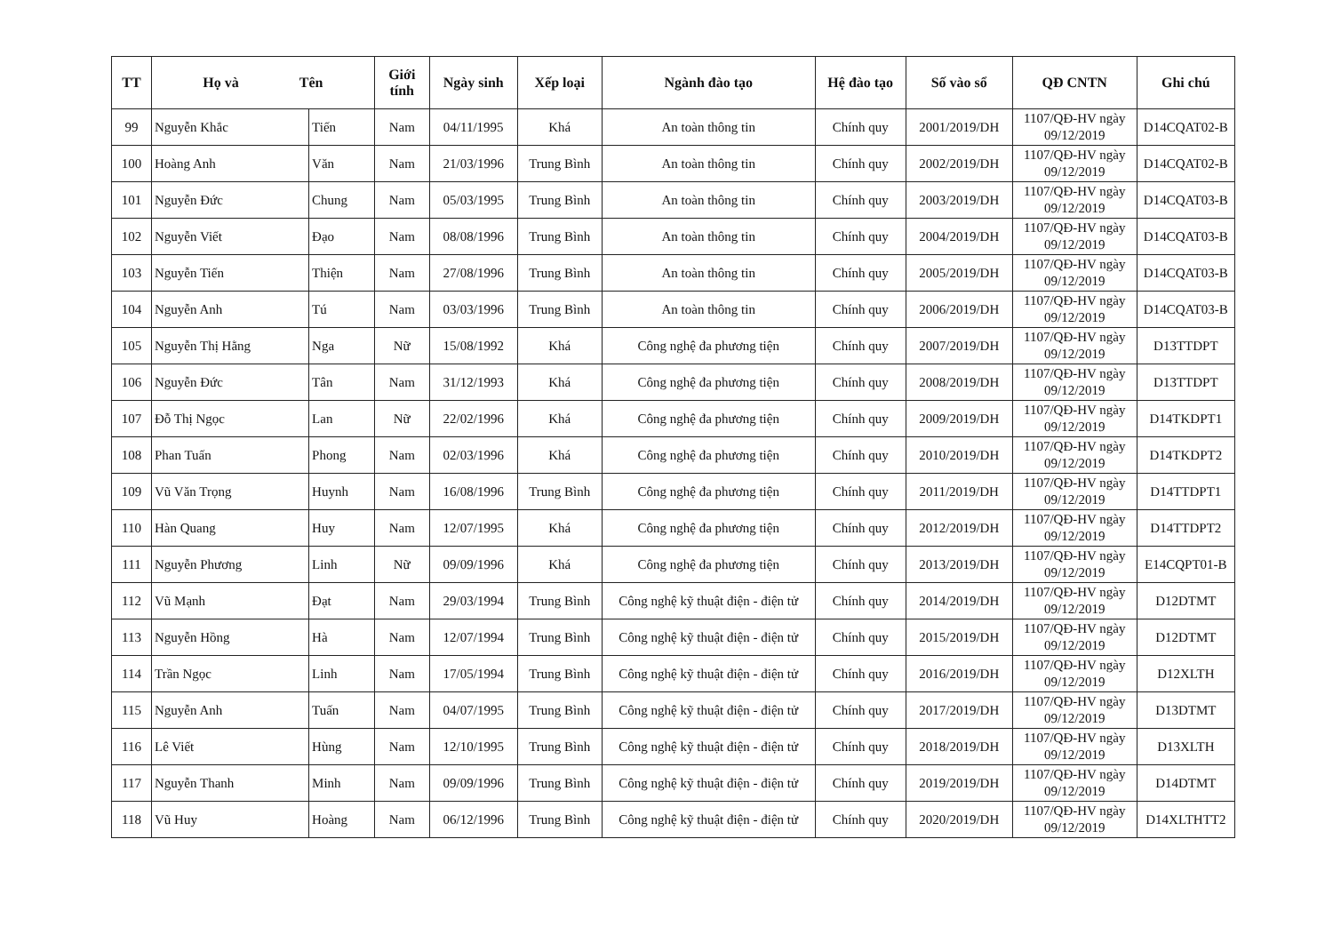| TT | Họ và Tên | | Giới tính | Ngày sinh | Xếp loại | Ngành đào tạo | Hệ đào tạo | Số vào sổ | QĐ CNTN | Ghi chú |
| --- | --- | --- | --- | --- | --- | --- | --- | --- | --- | --- |
| 99 | Nguyễn Khắc | Tiến | Nam | 04/11/1995 | Khá | An toàn thông tin | Chính quy | 2001/2019/DH | 1107/QĐ-HV ngày 09/12/2019 | D14CQAT02-B |
| 100 | Hoàng Anh | Văn | Nam | 21/03/1996 | Trung Bình | An toàn thông tin | Chính quy | 2002/2019/DH | 1107/QĐ-HV ngày 09/12/2019 | D14CQAT02-B |
| 101 | Nguyễn Đức | Chung | Nam | 05/03/1995 | Trung Bình | An toàn thông tin | Chính quy | 2003/2019/DH | 1107/QĐ-HV ngày 09/12/2019 | D14CQAT03-B |
| 102 | Nguyễn Viết | Đạo | Nam | 08/08/1996 | Trung Bình | An toàn thông tin | Chính quy | 2004/2019/DH | 1107/QĐ-HV ngày 09/12/2019 | D14CQAT03-B |
| 103 | Nguyễn Tiến | Thiện | Nam | 27/08/1996 | Trung Bình | An toàn thông tin | Chính quy | 2005/2019/DH | 1107/QĐ-HV ngày 09/12/2019 | D14CQAT03-B |
| 104 | Nguyễn Anh | Tú | Nam | 03/03/1996 | Trung Bình | An toàn thông tin | Chính quy | 2006/2019/DH | 1107/QĐ-HV ngày 09/12/2019 | D14CQAT03-B |
| 105 | Nguyễn Thị Hằng | Nga | Nữ | 15/08/1992 | Khá | Công nghệ đa phương tiện | Chính quy | 2007/2019/DH | 1107/QĐ-HV ngày 09/12/2019 | D13TTDPT |
| 106 | Nguyễn Đức | Tân | Nam | 31/12/1993 | Khá | Công nghệ đa phương tiện | Chính quy | 2008/2019/DH | 1107/QĐ-HV ngày 09/12/2019 | D13TTDPT |
| 107 | Đỗ Thị Ngọc | Lan | Nữ | 22/02/1996 | Khá | Công nghệ đa phương tiện | Chính quy | 2009/2019/DH | 1107/QĐ-HV ngày 09/12/2019 | D14TKDPT1 |
| 108 | Phan Tuấn | Phong | Nam | 02/03/1996 | Khá | Công nghệ đa phương tiện | Chính quy | 2010/2019/DH | 1107/QĐ-HV ngày 09/12/2019 | D14TKDPT2 |
| 109 | Vũ Văn Trọng | Huynh | Nam | 16/08/1996 | Trung Bình | Công nghệ đa phương tiện | Chính quy | 2011/2019/DH | 1107/QĐ-HV ngày 09/12/2019 | D14TTDPT1 |
| 110 | Hàn Quang | Huy | Nam | 12/07/1995 | Khá | Công nghệ đa phương tiện | Chính quy | 2012/2019/DH | 1107/QĐ-HV ngày 09/12/2019 | D14TTDPT2 |
| 111 | Nguyễn Phương | Linh | Nữ | 09/09/1996 | Khá | Công nghệ đa phương tiện | Chính quy | 2013/2019/DH | 1107/QĐ-HV ngày 09/12/2019 | E14CQPT01-B |
| 112 | Vũ Mạnh | Đạt | Nam | 29/03/1994 | Trung Bình | Công nghệ kỹ thuật điện - điện tử | Chính quy | 2014/2019/DH | 1107/QĐ-HV ngày 09/12/2019 | D12DTMT |
| 113 | Nguyễn Hồng | Hà | Nam | 12/07/1994 | Trung Bình | Công nghệ kỹ thuật điện - điện tử | Chính quy | 2015/2019/DH | 1107/QĐ-HV ngày 09/12/2019 | D12DTMT |
| 114 | Trần Ngọc | Linh | Nam | 17/05/1994 | Trung Bình | Công nghệ kỹ thuật điện - điện tử | Chính quy | 2016/2019/DH | 1107/QĐ-HV ngày 09/12/2019 | D12XLTH |
| 115 | Nguyễn Anh | Tuấn | Nam | 04/07/1995 | Trung Bình | Công nghệ kỹ thuật điện - điện tử | Chính quy | 2017/2019/DH | 1107/QĐ-HV ngày 09/12/2019 | D13DTMT |
| 116 | Lê Viết | Hùng | Nam | 12/10/1995 | Trung Bình | Công nghệ kỹ thuật điện - điện tử | Chính quy | 2018/2019/DH | 1107/QĐ-HV ngày 09/12/2019 | D13XLTH |
| 117 | Nguyễn Thanh | Minh | Nam | 09/09/1996 | Trung Bình | Công nghệ kỹ thuật điện - điện tử | Chính quy | 2019/2019/DH | 1107/QĐ-HV ngày 09/12/2019 | D14DTMT |
| 118 | Vũ Huy | Hoàng | Nam | 06/12/1996 | Trung Bình | Công nghệ kỹ thuật điện - điện tử | Chính quy | 2020/2019/DH | 1107/QĐ-HV ngày 09/12/2019 | D14XLTHTT2 |